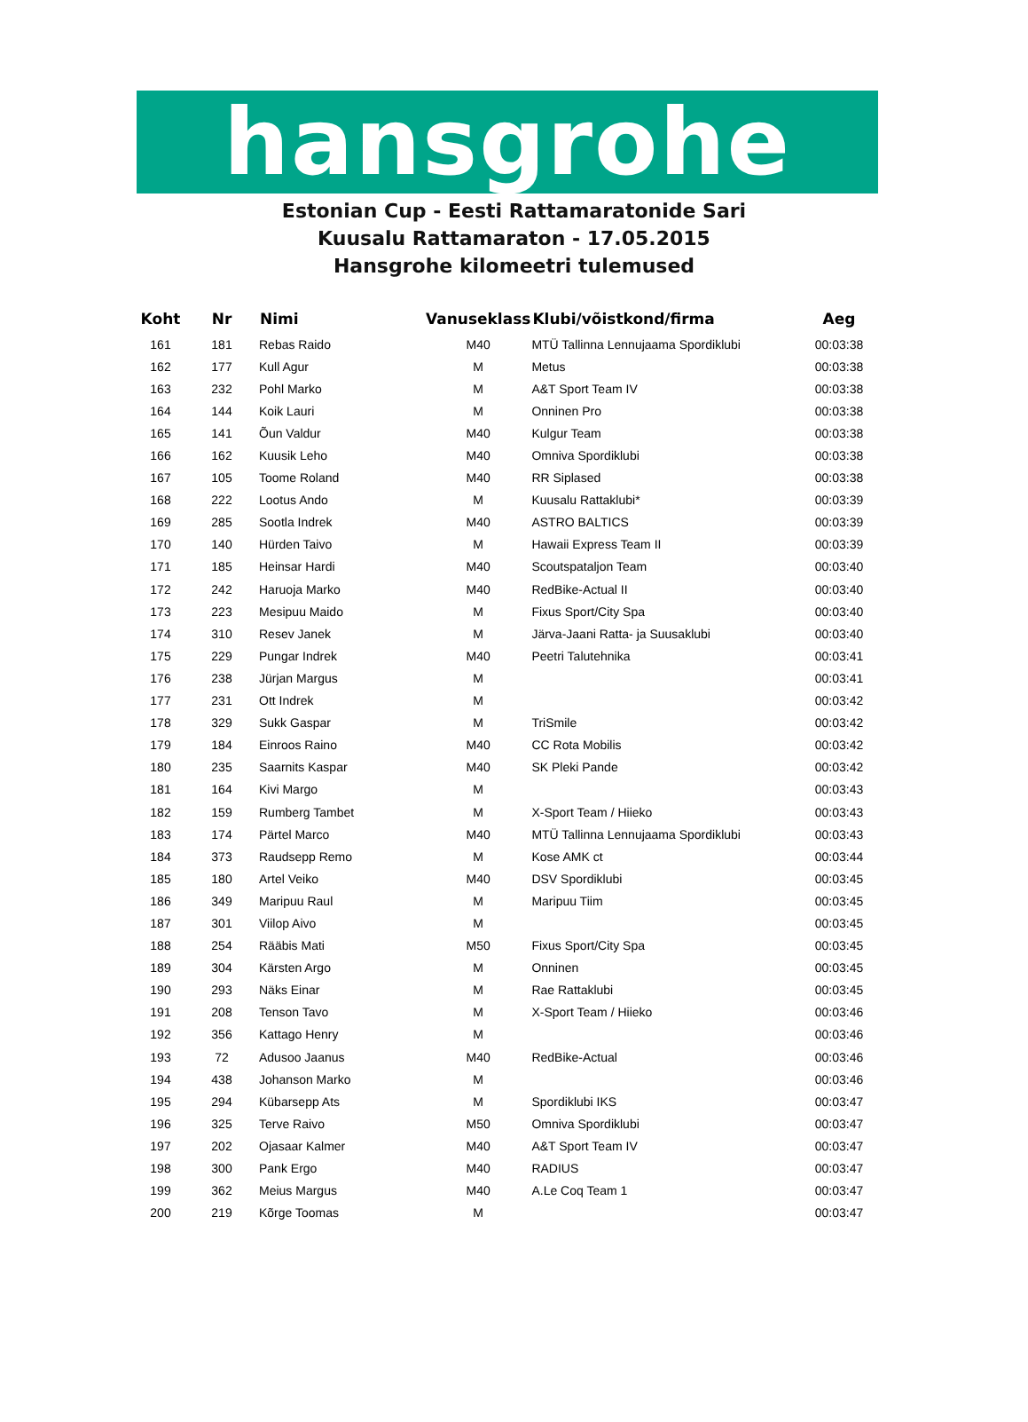hansgrohe
Estonian Cup - Eesti Rattamaratonide Sari
Kuusalu Rattamaraton - 17.05.2015
Hansgrohe kilomeetri tulemused
| Koht | Nr | Nimi | Vanuseklass | Klubi/võistkond/firma | Aeg |
| --- | --- | --- | --- | --- | --- |
| 161 | 181 | Rebas Raido | M40 | MTÜ Tallinna Lennujaama Spordiklubi | 00:03:38 |
| 162 | 177 | Kull Agur | M | Metus | 00:03:38 |
| 163 | 232 | Pohl Marko | M | A&T Sport Team IV | 00:03:38 |
| 164 | 144 | Koik Lauri | M | Onninen Pro | 00:03:38 |
| 165 | 141 | Õun Valdur | M40 | Kulgur Team | 00:03:38 |
| 166 | 162 | Kuusik Leho | M40 | Omniva Spordiklubi | 00:03:38 |
| 167 | 105 | Toome Roland | M40 | RR Siplased | 00:03:38 |
| 168 | 222 | Lootus Ando | M | Kuusalu Rattaklubi* | 00:03:39 |
| 169 | 285 | Sootla Indrek | M40 | ASTRO BALTICS | 00:03:39 |
| 170 | 140 | Hürden Taivo | M | Hawaii Express Team II | 00:03:39 |
| 171 | 185 | Heinsar Hardi | M40 | Scoutspataljon Team | 00:03:40 |
| 172 | 242 | Haruoja Marko | M40 | RedBike-Actual II | 00:03:40 |
| 173 | 223 | Mesipuu Maido | M | Fixus Sport/City Spa | 00:03:40 |
| 174 | 310 | Resev Janek | M | Järva-Jaani Ratta- ja Suusaklubi | 00:03:40 |
| 175 | 229 | Pungar Indrek | M40 | Peetri Talutehnika | 00:03:41 |
| 176 | 238 | Jürjan Margus | M | | 00:03:41 |
| 177 | 231 | Ott Indrek | M | | 00:03:42 |
| 178 | 329 | Sukk Gaspar | M | TriSmile | 00:03:42 |
| 179 | 184 | Einroos Raino | M40 | CC Rota Mobilis | 00:03:42 |
| 180 | 235 | Saarnits Kaspar | M40 | SK Pleki Pande | 00:03:42 |
| 181 | 164 | Kivi Margo | M | | 00:03:43 |
| 182 | 159 | Rumberg Tambet | M | X-Sport Team / Hiieko | 00:03:43 |
| 183 | 174 | Pärtel Marco | M40 | MTÜ Tallinna Lennujaama Spordiklubi | 00:03:43 |
| 184 | 373 | Raudsepp Remo | M | Kose AMK ct | 00:03:44 |
| 185 | 180 | Artel Veiko | M40 | DSV Spordiklubi | 00:03:45 |
| 186 | 349 | Maripuu Raul | M | Maripuu Tiim | 00:03:45 |
| 187 | 301 | Viilop Aivo | M | | 00:03:45 |
| 188 | 254 | Rääbis Mati | M50 | Fixus Sport/City Spa | 00:03:45 |
| 189 | 304 | Kärsten Argo | M | Onninen | 00:03:45 |
| 190 | 293 | Näks Einar | M | Rae Rattaklubi | 00:03:45 |
| 191 | 208 | Tenson Tavo | M | X-Sport Team / Hiieko | 00:03:46 |
| 192 | 356 | Kattago Henry | M | | 00:03:46 |
| 193 | 72 | Adusoo Jaanus | M40 | RedBike-Actual | 00:03:46 |
| 194 | 438 | Johanson Marko | M | | 00:03:46 |
| 195 | 294 | Kübarsepp Ats | M | Spordiklubi IKS | 00:03:47 |
| 196 | 325 | Terve Raivo | M50 | Omniva Spordiklubi | 00:03:47 |
| 197 | 202 | Ojasaar Kalmer | M40 | A&T Sport Team IV | 00:03:47 |
| 198 | 300 | Pank Ergo | M40 | RADIUS | 00:03:47 |
| 199 | 362 | Meius Margus | M40 | A.Le Coq Team 1 | 00:03:47 |
| 200 | 219 | Kõrge Toomas | M | | 00:03:47 |